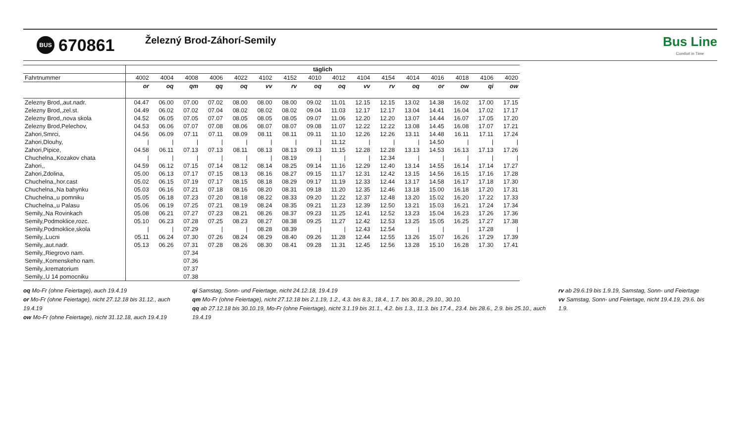BUS 670861 Železný Brod-Záhorí-Semily
Bus Line
Comfort in Time
| | täglich | | | | | | | | | | | | | | | |
| --- | --- | --- | --- | --- | --- | --- | --- | --- | --- | --- | --- | --- | --- | --- | --- | --- |
| Fahrtnummer | 4002 | 4004 | 4008 | 4006 | 4022 | 4102 | 4152 | 4010 | 4012 | 4104 | 4154 | 4014 | 4016 | 4018 | 4106 | 4020 |
| | or | oq | qm | qq | oq | vv | rv | oq | oq | vv | rv | oq | or | ow | qi | ow |
| Zelezny Brod,,aut.nadr. | 04.47 | 06.00 | 07.00 | 07.02 | 08.00 | 08.00 | 08.00 | 09.02 | 11.01 | 12.15 | 12.15 | 13.02 | 14.38 | 16.02 | 17.00 | 17.15 |
| Zelezny Brod,,zel.st. | 04.49 | 06.02 | 07.02 | 07.04 | 08.02 | 08.02 | 08.02 | 09.04 | 11.03 | 12.17 | 12.17 | 13.04 | 14.41 | 16.04 | 17.02 | 17.17 |
| Zelezny Brod,,nova skola | 04.52 | 06.05 | 07.05 | 07.07 | 08.05 | 08.05 | 08.05 | 09.07 | 11.06 | 12.20 | 12.20 | 13.07 | 14.44 | 16.07 | 17.05 | 17.20 |
| Zelezny Brod,Pelechov, | 04.53 | 06.06 | 07.07 | 07.08 | 08.06 | 08.07 | 08.07 | 09.08 | 11.07 | 12.22 | 12.22 | 13.08 | 14.45 | 16.08 | 17.07 | 17.21 |
| Zahori,Smrci, | 04.56 | 06.09 | 07.11 | 07.11 | 08.09 | 08.11 | 08.11 | 09.11 | 11.10 | 12.26 | 12.26 | 13.11 | 14.48 | 16.11 | 17.11 | 17.24 |
| Zahori,Dlouhy, | / | / | / | / | / | / | / | / | 11.12 | / | / | / | 14.50 | / | / | / |
| Zahori,Pipice, | 04.58 | 06.11 | 07.13 | 07.13 | 08.11 | 08.13 | 08.13 | 09.13 | 11.15 | 12.28 | 12.28 | 13.13 | 14.53 | 16.13 | 17.13 | 17.26 |
| Chuchelna,,Kozakov chata | / | / | / | / | / | / | 08.19 | / | / | / | 12.34 | / | / | / | / | / |
| Zahori,, | 04.59 | 06.12 | 07.15 | 07.14 | 08.12 | 08.14 | 08.25 | 09.14 | 11.16 | 12.29 | 12.40 | 13.14 | 14.55 | 16.14 | 17.14 | 17.27 |
| Zahori,Zdolina, | 05.00 | 06.13 | 07.17 | 07.15 | 08.13 | 08.16 | 08.27 | 09.15 | 11.17 | 12.31 | 12.42 | 13.15 | 14.56 | 16.15 | 17.16 | 17.28 |
| Chuchelna,,hor.cast | 05.02 | 06.15 | 07.19 | 07.17 | 08.15 | 08.18 | 08.29 | 09.17 | 11.19 | 12.33 | 12.44 | 13.17 | 14.58 | 16.17 | 17.18 | 17.30 |
| Chuchelna,,Na bahynku | 05.03 | 06.16 | 07.21 | 07.18 | 08.16 | 08.20 | 08.31 | 09.18 | 11.20 | 12.35 | 12.46 | 13.18 | 15.00 | 16.18 | 17.20 | 17.31 |
| Chuchelna,,u pomniku | 05.05 | 06.18 | 07.23 | 07.20 | 08.18 | 08.22 | 08.33 | 09.20 | 11.22 | 12.37 | 12.48 | 13.20 | 15.02 | 16.20 | 17.22 | 17.33 |
| Chuchelna,,u Palasu | 05.06 | 06.19 | 07.25 | 07.21 | 08.19 | 08.24 | 08.35 | 09.21 | 11.23 | 12.39 | 12.50 | 13.21 | 15.03 | 16.21 | 17.24 | 17.34 |
| Semily,,Na Rovinkach | 05.08 | 06.21 | 07.27 | 07.23 | 08.21 | 08.26 | 08.37 | 09.23 | 11.25 | 12.41 | 12.52 | 13.23 | 15.04 | 16.23 | 17.26 | 17.36 |
| Semily,Podmoklice,rozc. | 05.10 | 06.23 | 07.28 | 07.25 | 08.23 | 08.27 | 08.38 | 09.25 | 11.27 | 12.42 | 12.53 | 13.25 | 15.05 | 16.25 | 17.27 | 17.38 |
| Semily,Podmoklice,skola | / | / | 07.29 | / | / | 08.28 | 08.39 | / | / | 12.43 | 12.54 | / | / | / | 17.28 | / |
| Semily,,Lucni | 05.11 | 06.24 | 07.30 | 07.26 | 08.24 | 08.29 | 08.40 | 09.26 | 11.28 | 12.44 | 12.55 | 13.26 | 15.07 | 16.26 | 17.29 | 17.39 |
| Semily,,aut.nadr. | 05.13 | 06.26 | 07.31 | 07.28 | 08.26 | 08.30 | 08.41 | 09.28 | 11.31 | 12.45 | 12.56 | 13.28 | 15.10 | 16.28 | 17.30 | 17.41 |
| Semily,,Riegrovo nam. | | | 07.34 | | | | | | | | | | | | | |
| Semily,,Komenskeho nam. | | | 07.36 | | | | | | | | | | | | | |
| Semily,,krematorium | | | 07.37 | | | | | | | | | | | | | |
| Semily,,U 14 pomocniku | | | 07.38 | | | | | | | | | | | | | |
oq Mo-Fr (ohne Feiertage), auch 19.4.19
or Mo-Fr (ohne Feiertage), nicht 27.12.18 bis 31.12., auch 19.4.19
ow Mo-Fr (ohne Feiertage), nicht 31.12.18, auch 19.4.19
qi Samstag, Sonn- und Feiertage, nicht 24.12.18, 19.4.19
qm Mo-Fr (ohne Feiertage), nicht 27.12.18 bis 2.1.19, 1.2., 4.3. bis 8.3., 18.4., 1.7. bis 30.8., 29.10., 30.10.
qq ab 27.12.18 bis 30.10.19, Mo-Fr (ohne Feiertage), nicht 3.1.19 bis 31.1., 4.2. bis 1.3., 11.3. bis 17.4., 23.4. bis 28.6., 2.9. bis 25.10., auch 19.4.19
rv ab 29.6.19 bis 1.9.19, Samstag, Sonn- und Feiertage
vv Samstag, Sonn- und Feiertage, nicht 19.4.19, 29.6. bis 1.9.